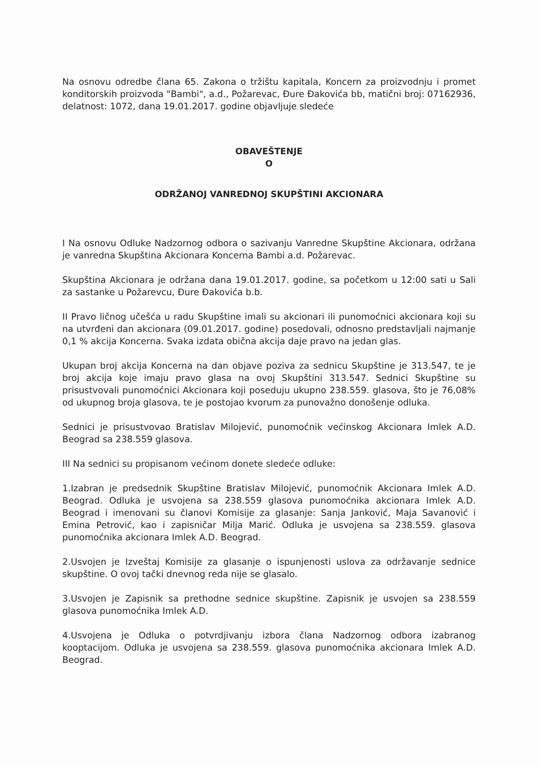Na osnovu odredbe člana 65. Zakona o tržištu kapitala, Koncern za proizvodnju i promet konditorskih proizvoda "Bambi", a.d., Požarevac, Đure Đakovića bb, matični broj: 07162936, delatnost: 1072, dana 19.01.2017. godine objavljuje sledeće
OBAVEŠTENJE
O
ODRŽANOJ VANREDNOJ SKUPŠTINI AKCIONARA
I Na osnovu Odluke Nadzornog odbora o sazivanju Vanredne Skupštine Akcionara, održana je vanredna Skupština Akcionara Koncerna Bambi a.d. Požarevac.
Skupština Akcionara je održana dana 19.01.2017. godine, sa početkom u 12:00 sati u Sali za sastanke u Požarevcu, Đure Đakovića b.b.
II Pravo ličnog učešća u radu Skupštine imali su akcionari ili punomoćnici akcionara koji su na utvrđeni dan akcionara (09.01.2017. godine) posedovali, odnosno predstavljali najmanje 0,1 % akcija Koncerna. Svaka izdata obična akcija daje pravo na jedan glas.
Ukupan broj akcija Koncerna na dan objave poziva za sednicu Skupštine je 313.547, te je broj akcija koje imaju pravo glasa na ovoj Skupštini 313.547. Sednici Skupštine su prisustvovali punomoćnici Akcionara koji poseduju ukupno 238.559. glasova, što je 76,08% od ukupnog broja glasova, te je postojao kvorum za punovažno donošenje odluka.
Sednici je prisustvovao Bratislav Milojević, punomoćnik većinskog Akcionara Imlek A.D. Beograd sa 238.559 glasova.
III Na sednici su propisanom većinom donete sledeće odluke:
1.Izabran je predsednik Skupštine Bratislav Milojević, punomoćnik Akcionara Imlek A.D. Beograd. Odluka je usvojena sa 238.559 glasova punomoćnika akcionara Imlek A.D. Beograd i imenovani su članovi Komisije za glasanje: Sanja Janković, Maja Savanović i Emina Petrović, kao i zapisničar Milja Marić. Odluka je usvojena sa 238.559. glasova punomoćnika akcionara Imlek A.D. Beograd.
2.Usvojen je Izveštaj Komisije za glasanje o ispunjenosti uslova za održavanje sednice skupštine. O ovoj tački dnevnog reda nije se glasalo.
3.Usvojen je Zapisnik sa prethodne sednice skupštine. Zapisnik je usvojen sa 238.559 glasova punomoćnika Imlek A.D.
4.Usvojena je Odluka o potvrdjivanju izbora člana Nadzornog odbora izabranog kooptacijom. Odluka je usvojena sa 238.559. glasova punomoćnika akcionara Imlek A.D. Beograd.